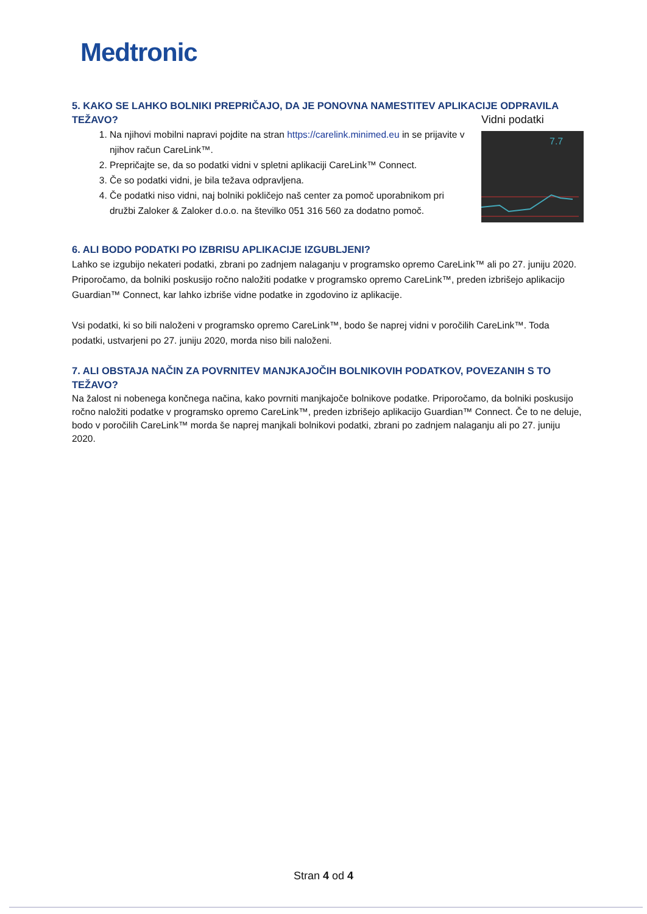Medtronic
5. KAKO SE LAHKO BOLNIKI PREPRIČAJO, DA JE PONOVNA NAMESTITEV APLIKACIJE ODPRAVILA TEŽAVO?
1. Na njihovi mobilni napravi pojdite na stran https://carelink.minimed.eu in se prijavite v njihov račun CareLink™.
2. Prepričajte se, da so podatki vidni v spletni aplikaciji CareLink™ Connect.
3. Če so podatki vidni, je bila težava odpravljena.
4. Če podatki niso vidni, naj bolniki pokličejo naš center za pomoč uporabnikom pri družbi Zaloker & Zaloker d.o.o. na številko 051 316 560 za dodatno pomoč.
Vidni podatki
7.7
6. ALI BODO PODATKI PO IZBRISU APLIKACIJE IZGUBLJENI?
Lahko se izgubijo nekateri podatki, zbrani po zadnjem nalaganju v programsko opremo CareLink™ ali po 27. juniju 2020. Priporočamo, da bolniki poskusijo ročno naložiti podatke v programsko opremo CareLink™, preden izbrišejo aplikacijo Guardian™ Connect, kar lahko izbriše vidne podatke in zgodovino iz aplikacije.
Vsi podatki, ki so bili naloženi v programsko opremo CareLink™, bodo še naprej vidni v poročilih CareLink™. Toda podatki, ustvarjeni po 27. juniju 2020, morda niso bili naloženi.
7. ALI OBSTAJA NAČIN ZA POVRNITEV MANJKAJOČIH BOLNIKOVIH PODATKOV, POVEZANIH S TO TEŽAVO?
Na žalost ni nobenega končnega načina, kako povrniti manjkajoče bolnikove podatke. Priporočamo, da bolniki poskusijo ročno naložiti podatke v programsko opremo CareLink™, preden izbrišejo aplikacijo Guardian™ Connect. Če to ne deluje, bodo v poročilih CareLink™ morda še naprej manjkali bolnikovi podatki, zbrani po zadnjem nalaganju ali po 27. juniju 2020.
Stran 4 od 4